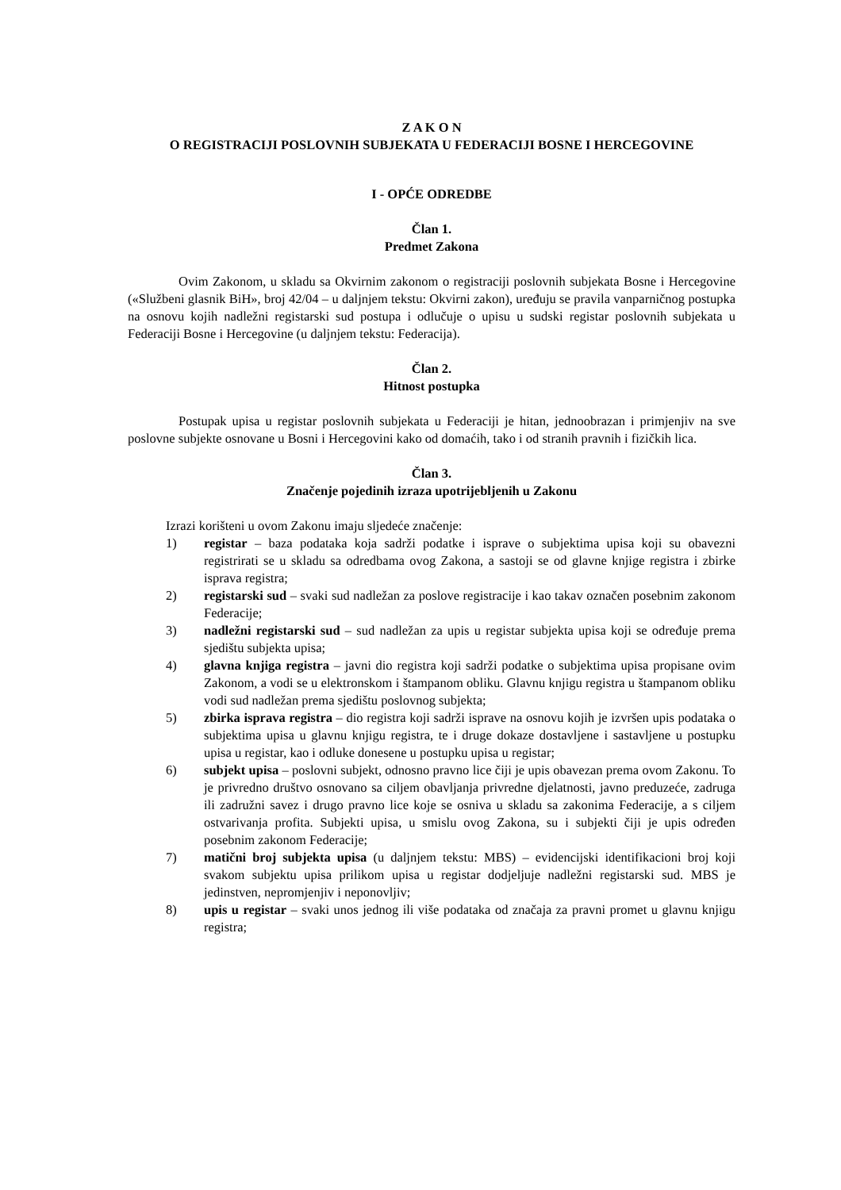Z A K O N
O REGISTRACIJI POSLOVNIH SUBJEKATA U FEDERACIJI BOSNE I HERCEGOVINE
I - OPĆE ODREDBE
Član 1.
Predmet Zakona
Ovim Zakonom, u skladu sa Okvirnim zakonom o registraciji poslovnih subjekata Bosne i Hercegovine («Službeni glasnik BiH», broj 42/04 – u daljnjem tekstu: Okvirni zakon), uređuju se pravila vanparničnog postupka na osnovu kojih nadležni registarski sud postupa i odlučuje o upisu u sudski registar poslovnih subjekata u Federaciji Bosne i Hercegovine (u daljnjem tekstu: Federacija).
Član 2.
Hitnost postupka
Postupak upisa u registar poslovnih subjekata u Federaciji je hitan, jednoobrazan i primjenjiv na sve poslovne subjekte osnovane u Bosni i Hercegovini kako od domaćih, tako i od stranih pravnih i fizičkih lica.
Član 3.
Značenje pojedinih izraza upotrijebljenih u Zakonu
Izrazi korišteni u ovom Zakonu imaju sljedeće značenje:
1) registar – baza podataka koja sadrži podatke i isprave o subjektima upisa koji su obavezni registrirati se u skladu sa odredbama ovog Zakona, a sastoji se od glavne knjige registra i zbirke isprava registra;
2) registarski sud – svaki sud nadležan za poslove registracije i kao takav označen posebnim zakonom Federacije;
3) nadležni registarski sud – sud nadležan za upis u registar subjekta upisa koji se određuje prema sjedištu subjekta upisa;
4) glavna knjiga registra – javni dio registra koji sadrži podatke o subjektima upisa propisane ovim Zakonom, a vodi se u elektronskom i štampanom obliku. Glavnu knjigu registra u štampanom obliku vodi sud nadležan prema sjedištu poslovnog subjekta;
5) zbirka isprava registra – dio registra koji sadrži isprave na osnovu kojih je izvršen upis podataka o subjektima upisa u glavnu knjigu registra, te i druge dokaze dostavljene i sastavljene u postupku upisa u registar, kao i odluke donesene u postupku upisa u registar;
6) subjekt upisa – poslovni subjekt, odnosno pravno lice čiji je upis obavezan prema ovom Zakonu. To je privredno društvo osnovano sa ciljem obavljanja privredne djelatnosti, javno preduzeće, zadruga ili zadružni savez i drugo pravno lice koje se osniva u skladu sa zakonima Federacije, a s ciljem ostvarivanja profita. Subjekti upisa, u smislu ovog Zakona, su i subjekti čiji je upis određen posebnim zakonom Federacije;
7) matični broj subjekta upisa (u daljnjem tekstu: MBS) – evidencijski identifikacioni broj koji svakom subjektu upisa prilikom upisa u registar dodjeljuje nadležni registarski sud. MBS je jedinstven, nepromjenjiv i neponovljiv;
8) upis u registar – svaki unos jednog ili više podataka od značaja za pravni promet u glavnu knjigu registra;